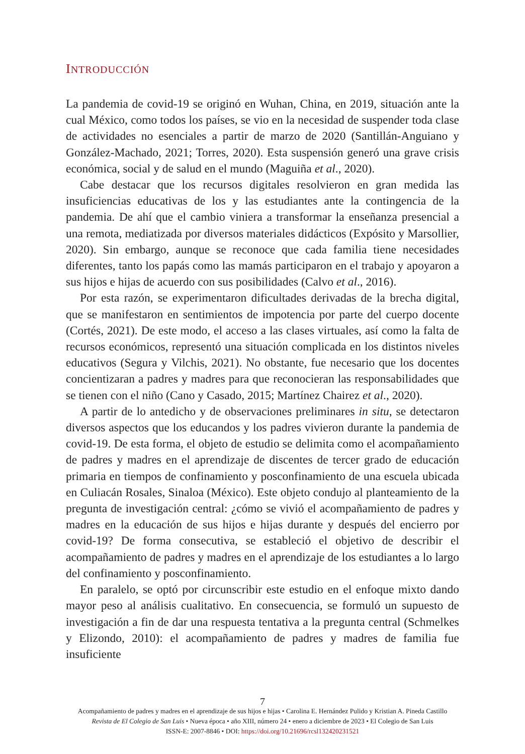INTRODUCCIÓN
La pandemia de covid-19 se originó en Wuhan, China, en 2019, situación ante la cual México, como todos los países, se vio en la necesidad de suspender toda clase de actividades no esenciales a partir de marzo de 2020 (Santillán-Anguiano y González-Machado, 2021; Torres, 2020). Esta suspensión generó una grave crisis económica, social y de salud en el mundo (Maguiña et al., 2020).
Cabe destacar que los recursos digitales resolvieron en gran medida las insuficiencias educativas de los y las estudiantes ante la contingencia de la pandemia. De ahí que el cambio viniera a transformar la enseñanza presencial a una remota, mediatizada por diversos materiales didácticos (Expósito y Marsollier, 2020). Sin embargo, aunque se reconoce que cada familia tiene necesidades diferentes, tanto los papás como las mamás participaron en el trabajo y apoyaron a sus hijos e hijas de acuerdo con sus posibilidades (Calvo et al., 2016).
Por esta razón, se experimentaron dificultades derivadas de la brecha digital, que se manifestaron en sentimientos de impotencia por parte del cuerpo docente (Cortés, 2021). De este modo, el acceso a las clases virtuales, así como la falta de recursos económicos, representó una situación complicada en los distintos niveles educativos (Segura y Vilchis, 2021). No obstante, fue necesario que los docentes concientizaran a padres y madres para que reconocieran las responsabilidades que se tienen con el niño (Cano y Casado, 2015; Martínez Chairez et al., 2020).
A partir de lo antedicho y de observaciones preliminares in situ, se detectaron diversos aspectos que los educandos y los padres vivieron durante la pandemia de covid-19. De esta forma, el objeto de estudio se delimita como el acompañamiento de padres y madres en el aprendizaje de discentes de tercer grado de educación primaria en tiempos de confinamiento y posconfinamiento de una escuela ubicada en Culiacán Rosales, Sinaloa (México). Este objeto condujo al planteamiento de la pregunta de investigación central: ¿cómo se vivió el acompañamiento de padres y madres en la educación de sus hijos e hijas durante y después del encierro por covid-19? De forma consecutiva, se estableció el objetivo de describir el acompañamiento de padres y madres en el aprendizaje de los estudiantes a lo largo del confinamiento y posconfinamiento.
En paralelo, se optó por circunscribir este estudio en el enfoque mixto dando mayor peso al análisis cualitativo. En consecuencia, se formuló un supuesto de investigación a fin de dar una respuesta tentativa a la pregunta central (Schmelkes y Elizondo, 2010): el acompañamiento de padres y madres de familia fue insuficiente
7
Acompañamiento de padres y madres en el aprendizaje de sus hijos e hijas • Carolina E. Hernández Pulido y Kristian A. Pineda Castillo
Revista de El Colegio de San Luis • Nueva época • año XIII, número 24 • enero a diciembre de 2023 • El Colegio de San Luis
ISSN-E: 2007-8846 • DOI: https://doi.org/10.21696/rcsl132420231521